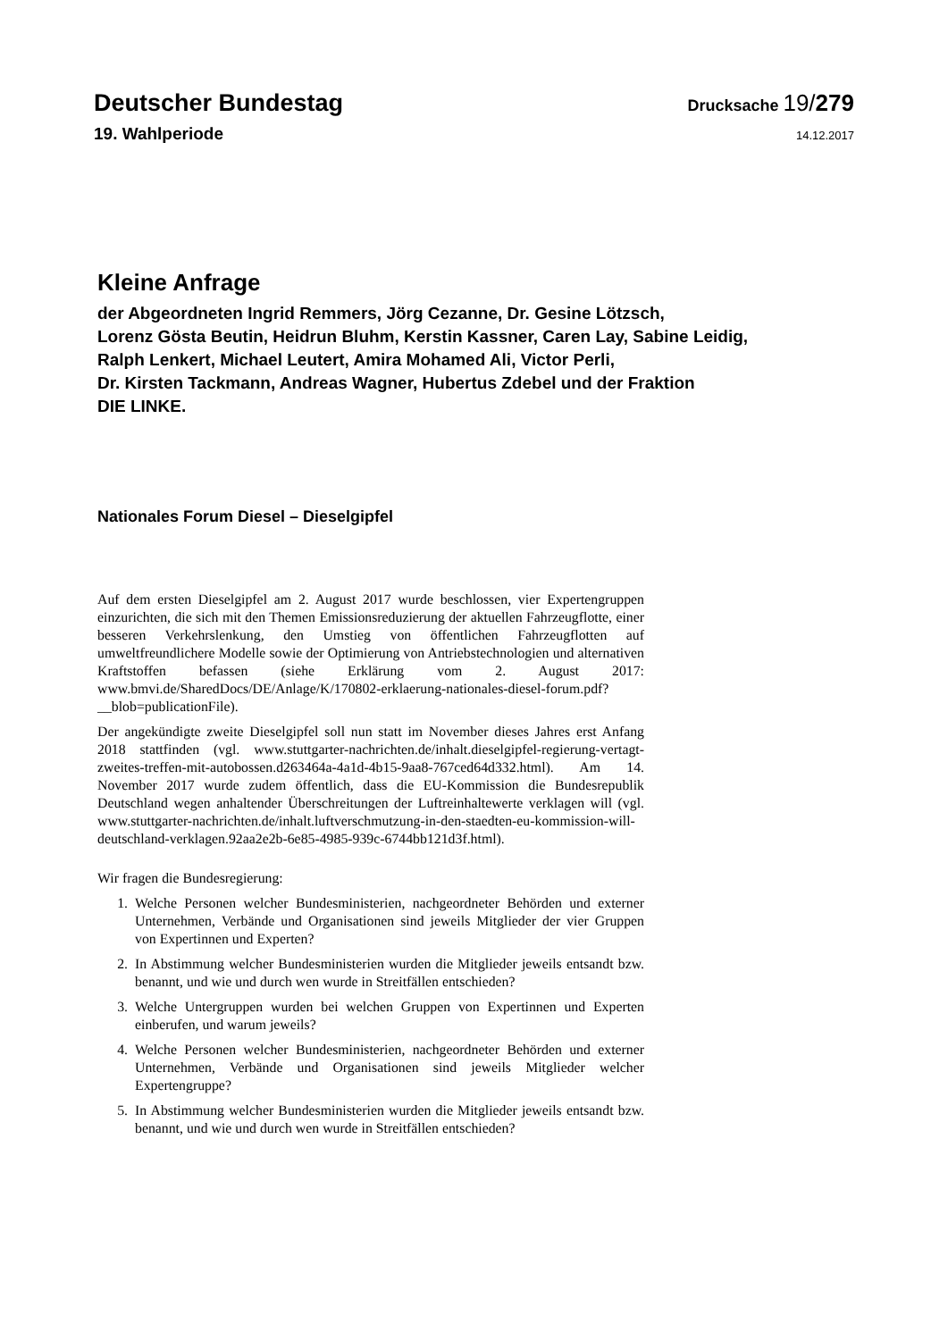Deutscher Bundestag
Drucksache 19/279
19. Wahlperiode
14.12.2017
Kleine Anfrage
der Abgeordneten Ingrid Remmers, Jörg Cezanne, Dr. Gesine Lötzsch,
Lorenz Gösta Beutin, Heidrun Bluhm, Kerstin Kassner, Caren Lay, Sabine Leidig,
Ralph Lenkert, Michael Leutert, Amira Mohamed Ali, Victor Perli,
Dr. Kirsten Tackmann, Andreas Wagner, Hubertus Zdebel und der Fraktion
DIE LINKE.
Nationales Forum Diesel – Dieselgipfel
Auf dem ersten Dieselgipfel am 2. August 2017 wurde beschlossen, vier Expertengruppen einzurichten, die sich mit den Themen Emissionsreduzierung der aktuellen Fahrzeugflotte, einer besseren Verkehrslenkung, den Umstieg von öffentlichen Fahrzeugflotten auf umweltfreundlichere Modelle sowie der Optimierung von Antriebstechnologien und alternativen Kraftstoffen befassen (siehe Erklärung vom 2. August 2017: www.bmvi.de/SharedDocs/DE/Anlage/K/170802-erklaerung-nationales-diesel-forum.pdf?__blob=publicationFile).
Der angekündigte zweite Dieselgipfel soll nun statt im November dieses Jahres erst Anfang 2018 stattfinden (vgl. www.stuttgarter-nachrichten.de/inhalt.dieselgipfel-regierung-vertagt-zweites-treffen-mit-autobossen.d263464a-4a1d-4b15-9aa8-767ced64d332.html). Am 14. November 2017 wurde zudem öffentlich, dass die EU-Kommission die Bundesrepublik Deutschland wegen anhaltender Überschreitungen der Luftreinhaltewerte verklagen will (vgl. www.stuttgarter-nachrichten.de/inhalt.luftverschmutzung-in-den-staedten-eu-kommission-will-deutschland-verklagen.92aa2e2b-6e85-4985-939c-6744bb121d3f.html).
Wir fragen die Bundesregierung:
1. Welche Personen welcher Bundesministerien, nachgeordneter Behörden und externer Unternehmen, Verbände und Organisationen sind jeweils Mitglieder der vier Gruppen von Expertinnen und Experten?
2. In Abstimmung welcher Bundesministerien wurden die Mitglieder jeweils entsandt bzw. benannt, und wie und durch wen wurde in Streitfällen entschieden?
3. Welche Untergruppen wurden bei welchen Gruppen von Expertinnen und Experten einberufen, und warum jeweils?
4. Welche Personen welcher Bundesministerien, nachgeordneter Behörden und externer Unternehmen, Verbände und Organisationen sind jeweils Mitglieder welcher Expertengruppe?
5. In Abstimmung welcher Bundesministerien wurden die Mitglieder jeweils entsandt bzw. benannt, und wie und durch wen wurde in Streitfällen entschieden?